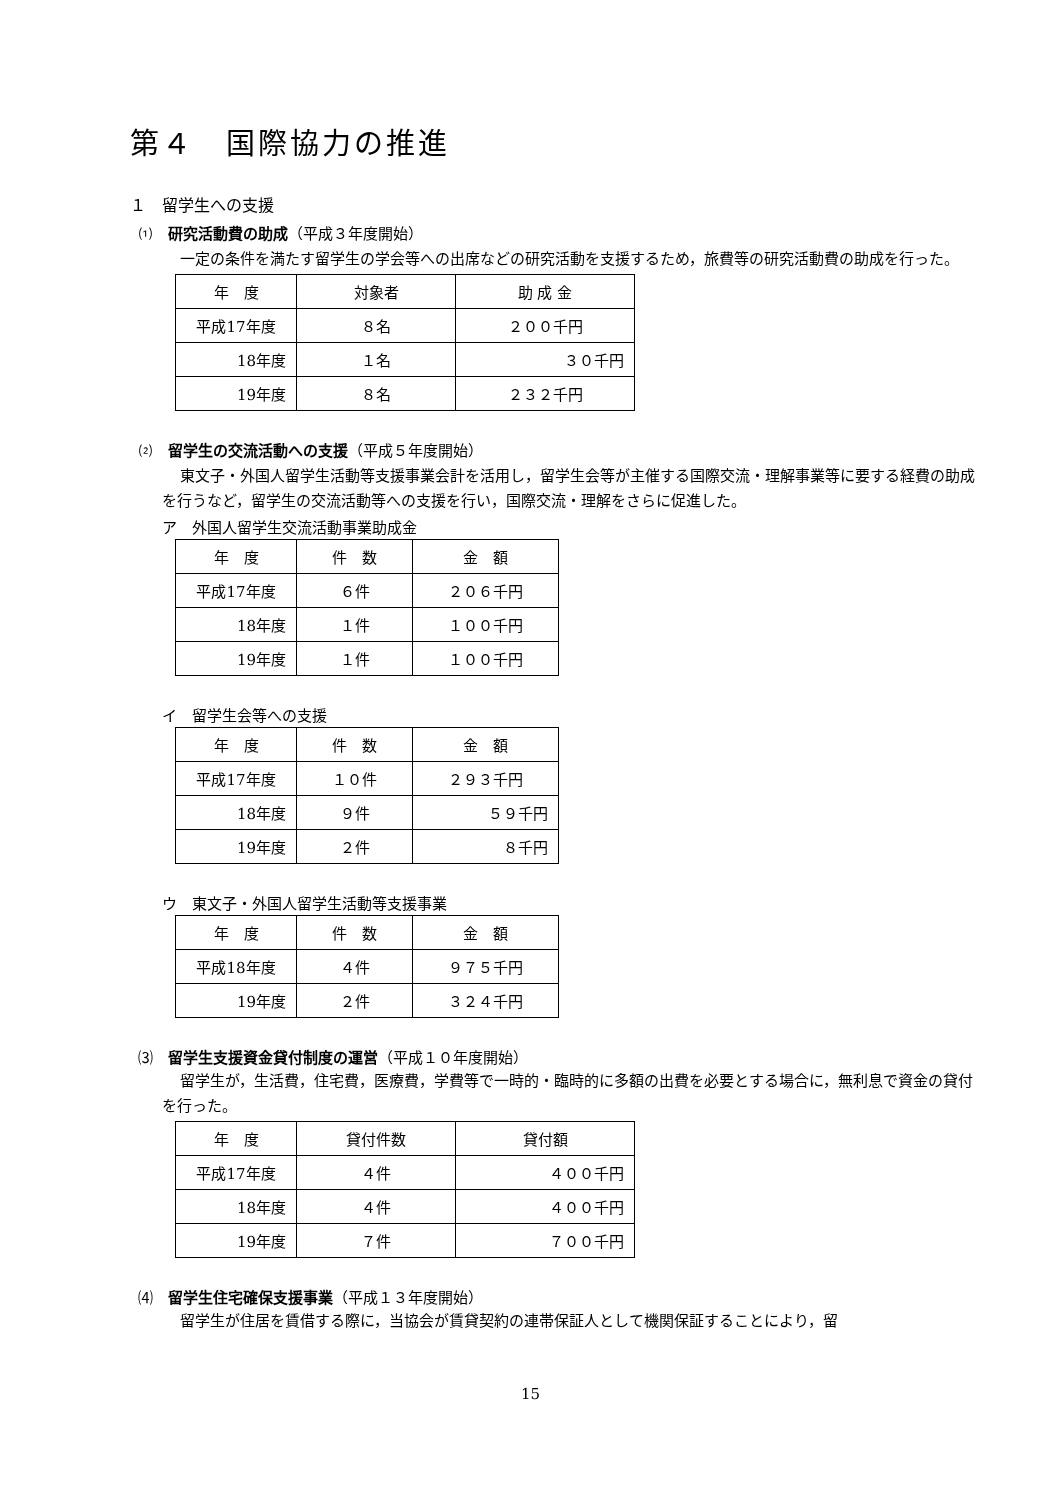第４　国際協力の推進
１　留学生への支援
⑴　研究活動費の助成（平成３年度開始）
一定の条件を満たす留学生の学会等への出席などの研究活動を支援するため，旅費等の研究活動費の助成を行った。
| 年 度 | 対象者 | 助 成 金 |
| 平成17年度 | ８名 | ２００千円 |
| 18年度 | １名 | ３０千円 |
| 19年度 | ８名 | ２３２千円 |
⑵　留学生の交流活動への支援（平成５年度開始）
東文子・外国人留学生活動等支援事業会計を活用し，留学生会等が主催する国際交流・理解事業等に要する経費の助成を行うなど，留学生の交流活動等への支援を行い，国際交流・理解をさらに促進した。
ア　外国人留学生交流活動事業助成金
| 年 度 | 件 数 | 金 額 |
| 平成17年度 | ６件 | ２０６千円 |
| 18年度 | １件 | １００千円 |
| 19年度 | １件 | １００千円 |
イ　留学生会等への支援
| 年 度 | 件 数 | 金 額 |
| 平成17年度 | １０件 | ２９３千円 |
| 18年度 | ９件 | ５９千円 |
| 19年度 | ２件 | ８千円 |
ウ　東文子・外国人留学生活動等支援事業
| 年 度 | 件 数 | 金 額 |
| 平成18年度 | ４件 | ９７５千円 |
| 19年度 | ２件 | ３２４千円 |
⑶　留学生支援資金貸付制度の運営（平成１０年度開始）
留学生が，生活費，住宅費，医療費，学費等で一時的・臨時的に多額の出費を必要とする場合に，無利息で資金の貸付を行った。
| 年 度 | 貸付件数 | 貸付額 |
| 平成17年度 | ４件 | ４００千円 |
| 18年度 | ４件 | ４００千円 |
| 19年度 | ７件 | ７００千円 |
⑷　留学生住宅確保支援事業（平成１３年度開始）
留学生が住居を賃借する際に，当協会が賃貸契約の連帯保証人として機関保証することにより，留
15